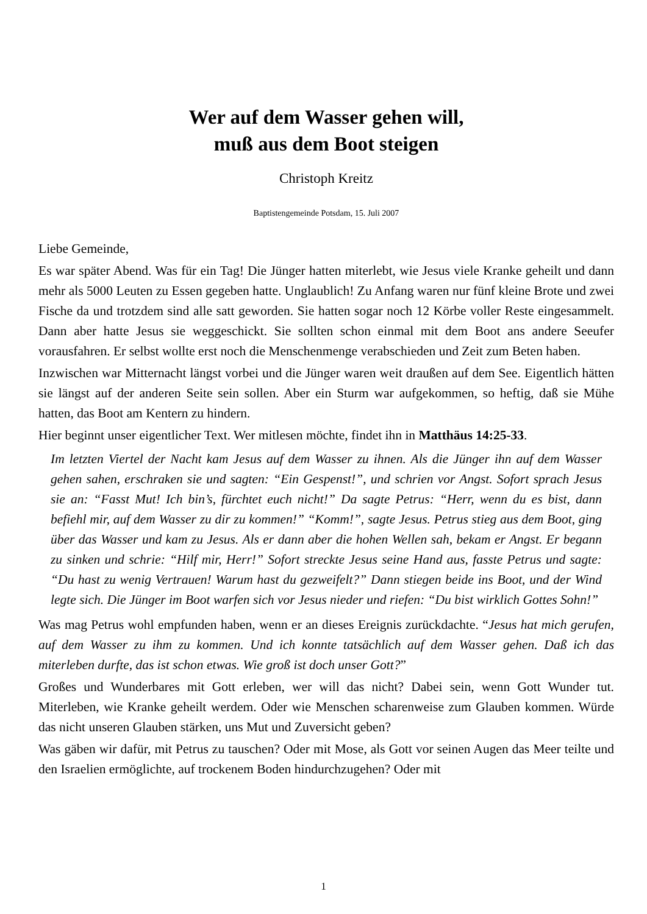Wer auf dem Wasser gehen will,
muß aus dem Boot steigen
Christoph Kreitz
Baptistengemeinde Potsdam, 15. Juli 2007
Liebe Gemeinde,
Es war später Abend. Was für ein Tag! Die Jünger hatten miterlebt, wie Jesus viele Kranke geheilt und dann mehr als 5000 Leuten zu Essen gegeben hatte. Unglaublich! Zu Anfang waren nur fünf kleine Brote und zwei Fische da und trotzdem sind alle satt geworden. Sie hatten sogar noch 12 Körbe voller Reste eingesammelt. Dann aber hatte Jesus sie weggeschickt. Sie sollten schon einmal mit dem Boot ans andere Seeufer vorausfahren. Er selbst wollte erst noch die Menschenmenge verabschieden und Zeit zum Beten haben.
Inzwischen war Mitternacht längst vorbei und die Jünger waren weit draußen auf dem See. Eigentlich hätten sie längst auf der anderen Seite sein sollen. Aber ein Sturm war aufgekommen, so heftig, daß sie Mühe hatten, das Boot am Kentern zu hindern.
Hier beginnt unser eigentlicher Text. Wer mitlesen möchte, findet ihn in Matthäus 14:25-33.
Im letzten Viertel der Nacht kam Jesus auf dem Wasser zu ihnen. Als die Jünger ihn auf dem Wasser gehen sahen, erschraken sie und sagten: “Ein Gespenst!”, und schrien vor Angst. Sofort sprach Jesus sie an: “Fasst Mut! Ich bin’s, fürchtet euch nicht!” Da sagte Petrus: “Herr, wenn du es bist, dann befiehl mir, auf dem Wasser zu dir zu kommen!” “Komm!”, sagte Jesus. Petrus stieg aus dem Boot, ging über das Wasser und kam zu Jesus. Als er dann aber die hohen Wellen sah, bekam er Angst. Er begann zu sinken und schrie: “Hilf mir, Herr!” Sofort streckte Jesus seine Hand aus, fasste Petrus und sagte: “Du hast zu wenig Vertrauen! Warum hast du gezweifelt?” Dann stiegen beide ins Boot, und der Wind legte sich. Die Jünger im Boot warfen sich vor Jesus nieder und riefen: “Du bist wirklich Gottes Sohn!”
Was mag Petrus wohl empfunden haben, wenn er an dieses Ereignis zurückdachte. “Jesus hat mich gerufen, auf dem Wasser zu ihm zu kommen. Und ich konnte tatsächlich auf dem Wasser gehen. Daß ich das miterleben durfte, das ist schon etwas. Wie groß ist doch unser Gott?”
Großes und Wunderbares mit Gott erleben, wer will das nicht? Dabei sein, wenn Gott Wunder tut. Miterleben, wie Kranke geheilt werdem. Oder wie Menschen scharenweise zum Glauben kommen. Würde das nicht unseren Glauben stärken, uns Mut und Zuversicht geben?
Was gäben wir dafür, mit Petrus zu tauschen? Oder mit Mose, als Gott vor seinen Augen das Meer teilte und den Israelien ermöglichte, auf trockenem Boden hindurchzugehen? Oder mit
1